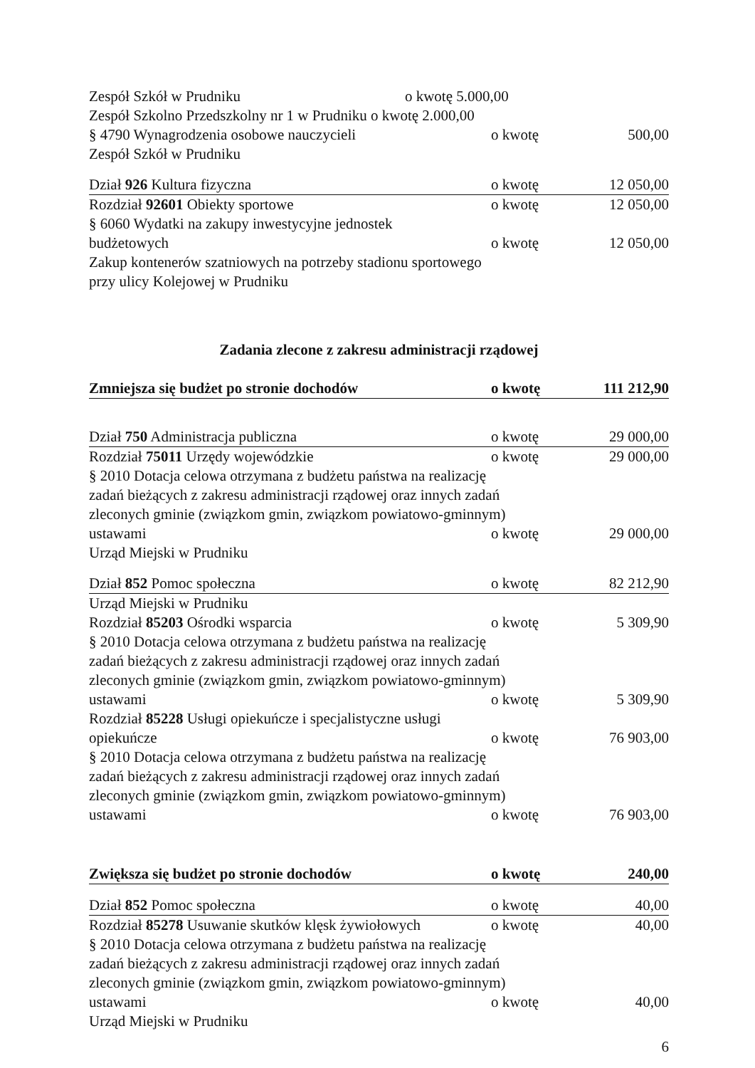Zespół Szkół w Prudniku o kwotę 5.000,00
Zespół Szkolno Przedszkolny nr 1 w Prudniku o kwotę 2.000,00
§ 4790 Wynagrodzenia osobowe nauczycieli
o kwotę 500,00
Zespół Szkół w Prudniku
Dział 926 Kultura fizyczna o kwotę 12 050,00
Rozdział 92601 Obiekty sportowe
o kwotę 12 050,00
§ 6060 Wydatki na zakupy inwestycyjne jednostek
budżetowych o kwotę 12 050,00
Zakup kontenerów szatniowych na potrzeby stadionu sportowego
przy ulicy Kolejowej w Prudniku
Zadania zlecone z zakresu administracji rządowej
Zmniejsza się budżet po stronie dochodów
o kwotę 111 212,90
Dział 750 Administracja publiczna
o kwotę 29 000,00
Rozdział 75011 Urzędy wojewódzkie
o kwotę 29 000,00
§ 2010 Dotacja celowa otrzymana z budżetu państwa na realizację
zadań bieżących z zakresu administracji rządowej oraz innych zadań
zleconych gminie (związkom gmin, związkom powiatowo-gminnym)
ustawami o kwotę 29 000,00
Urząd Miejski w Prudniku
Dział 852 Pomoc społeczna o kwotę 82 212,90
Urząd Miejski w Prudniku
Rozdział 85203 Ośrodki wsparcia
o kwotę 5 309,90
§ 2010 Dotacja celowa otrzymana z budżetu państwa na realizację
zadań bieżących z zakresu administracji rządowej oraz innych zadań
zleconych gminie (związkom gmin, związkom powiatowo-gminnym)
ustawami o kwotę 5 309,90
Rozdział 85228 Usługi opiekuńcze i specjalistyczne usługi
opiekuńcze o kwotę 76 903,00
§ 2010 Dotacja celowa otrzymana z budżetu państwa na realizację
zadań bieżących z zakresu administracji rządowej oraz innych zadań
zleconych gminie (związkom gmin, związkom powiatowo-gminnym)
ustawami o kwotę 76 903,00
Zwiększa się budżet po stronie dochodów
o kwotę 240,00
Dział 852 Pomoc społeczna o kwotę 40,00
Rozdział 85278 Usuwanie skutków klęsk żywiołowych
o kwotę 40,00
§ 2010 Dotacja celowa otrzymana z budżetu państwa na realizację
zadań bieżących z zakresu administracji rządowej oraz innych zadań
zleconych gminie (związkom gmin, związkom powiatowo-gminnym)
ustawami o kwotę 40,00
Urząd Miejski w Prudniku
6